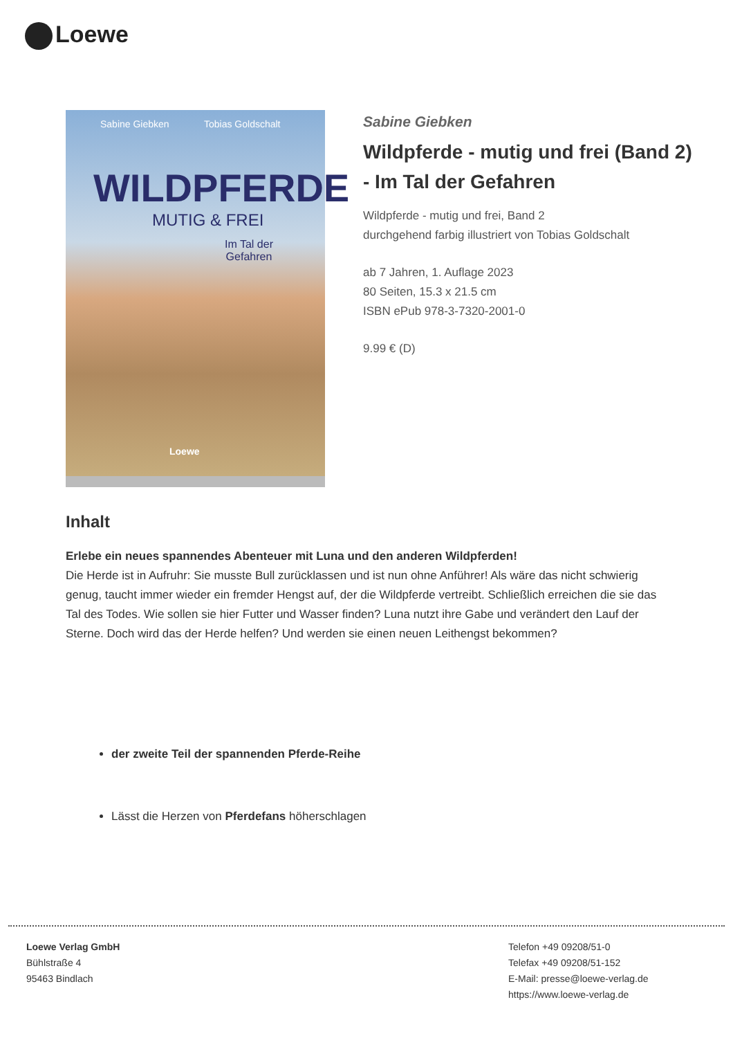Loewe
Sabine Giebken Tobias Goldschalt
WILDPFERDE
MUTIG & FREI
Im Tal der
Gefahren
Loewe
Sabine Giebken
Wildpferde - mutig und frei (Band 2) - Im Tal der Gefahren
Wildpferde - mutig und frei, Band 2
durchgehend farbig illustriert von Tobias Goldschalt
ab 7 Jahren, 1. Auflage 2023
80 Seiten, 15.3 x 21.5 cm
ISBN ePub 978-3-7320-2001-0
9.99 € (D)
Inhalt
Erlebe ein neues spannendes Abenteuer mit Luna und den anderen Wildpferden!
Die Herde ist in Aufruhr: Sie musste Bull zurücklassen und ist nun ohne Anführer! Als wäre das nicht schwierig genug, taucht immer wieder ein fremder Hengst auf, der die Wildpferde vertreibt. Schließlich erreichen die sie das Tal des Todes. Wie sollen sie hier Futter und Wasser finden? Luna nutzt ihre Gabe und verändert den Lauf der Sterne. Doch wird das der Herde helfen? Und werden sie einen neuen Leithengst bekommen?
der zweite Teil der spannenden Pferde-Reihe
Lässt die Herzen von Pferdefans höherschlagen
Loewe Verlag GmbH
Bühlstraße 4
95463 Bindlach
Telefon +49 09208/51-0
Telefax +49 09208/51-152
E-Mail: presse@loewe-verlag.de
https://www.loewe-verlag.de